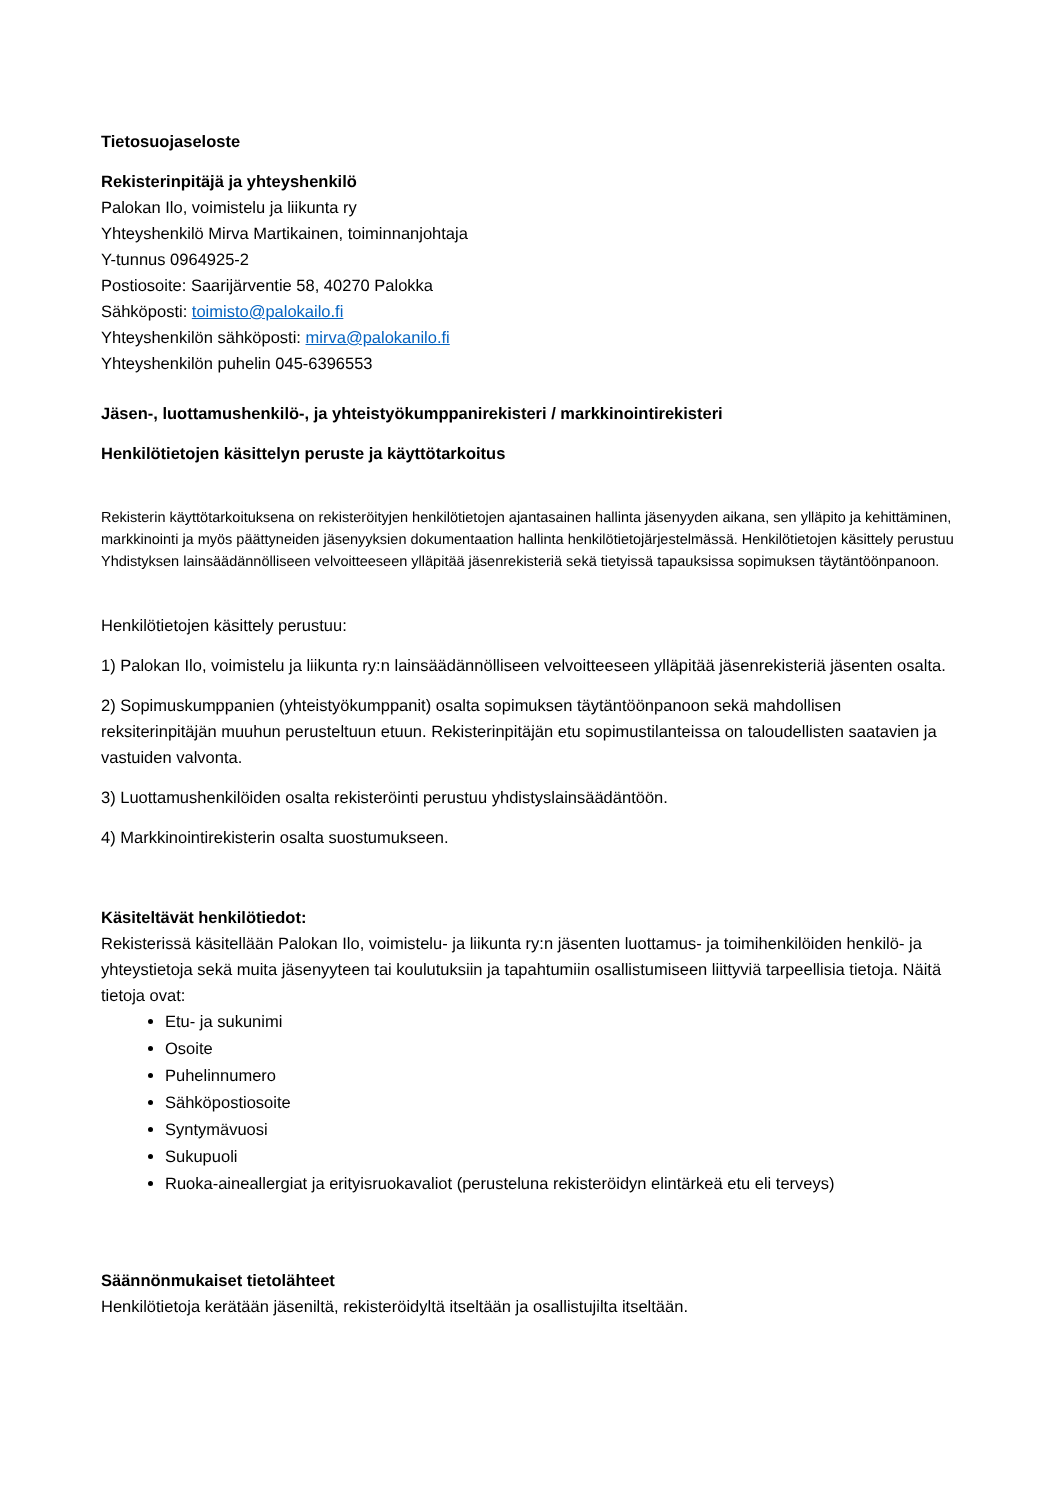Tietosuojaseloste
Rekisterinpitäjä ja yhteyshenkilö
Palokan Ilo, voimistelu ja liikunta ry
Yhteyshenkilö Mirva Martikainen, toiminnanjohtaja
Y-tunnus 0964925-2
Postiosoite: Saarijärventie 58, 40270 Palokka
Sähköposti: toimisto@palokailo.fi
Yhteyshenkilön sähköposti: mirva@palokanilo.fi
Yhteyshenkilön puhelin 045-6396553
Jäsen-, luottamushenkilö-, ja yhteistyökumppanirekisteri / markkinointirekisteri
Henkilötietojen käsittelyn peruste ja käyttötarkoitus
Rekisterin käyttötarkoituksena on rekisteröityjen henkilötietojen ajantasainen hallinta jäsenyyden aikana, sen ylläpito ja kehittäminen, markkinointi ja myös päättyneiden jäsenyyksien dokumentaation hallinta henkilötietojärjestelmässä. Henkilötietojen käsittely perustuu Yhdistyksen lainsäädännölliseen velvoitteeseen ylläpitää jäsenrekisteriä sekä tietyissä tapauksissa sopimuksen täytäntöönpanoon.
Henkilötietojen käsittely perustuu:
1) Palokan Ilo, voimistelu ja liikunta ry:n lainsäädännölliseen velvoitteeseen ylläpitää jäsenrekisteriä jäsenten osalta.
2) Sopimuskumppanien (yhteistyökumppanit) osalta sopimuksen täytäntöönpanoon sekä mahdollisen reksiterinpitäjän muuhun perusteltuun etuun. Rekisterinpitäjän etu sopimustilanteissa on taloudellisten saatavien ja vastuiden valvonta.
3) Luottamushenkilöiden osalta rekisteröinti perustuu yhdistyslainsäädäntöön.
4) Markkinointirekisterin osalta suostumukseen.
Käsiteltävät henkilötiedot:
Rekisterissä käsitellään Palokan Ilo, voimistelu- ja liikunta ry:n jäsenten luottamus- ja toimihenkilöiden henkilö- ja yhteystietoja sekä muita jäsenyyteen tai koulutuksiin ja tapahtumiin osallistumiseen liittyviä tarpeellisia tietoja. Näitä tietoja ovat:
Etu- ja sukunimi
Osoite
Puhelinnumero
Sähköpostiosoite
Syntymävuosi
Sukupuoli
Ruoka-aineallergiat ja erityisruokavaliot (perusteluna rekisteröidyn elintärkeä etu eli terveys)
Säännönmukaiset tietolähteet
Henkilötietoja kerätään jäseniltä, rekisteröidyltä itseltään ja osallistujilta itseltään.